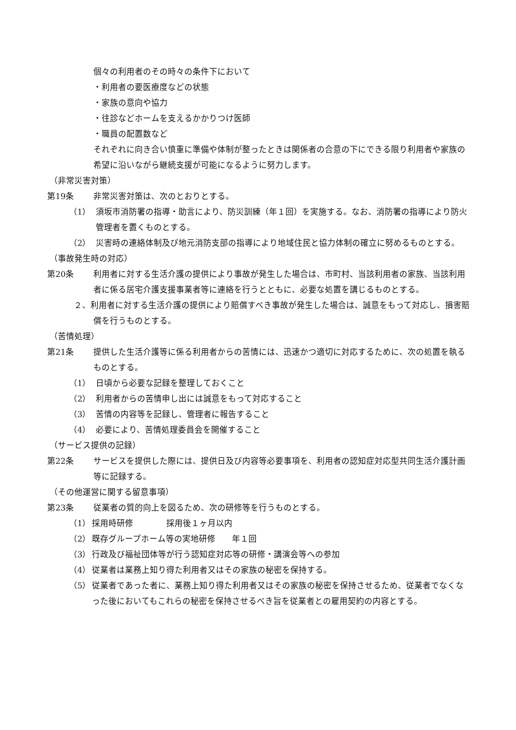個々の利用者のその時々の条件下において
・利用者の要医療度などの状態
・家族の意向や協力
・往診などホームを支えるかかりつけ医師
・職員の配置数など
それぞれに向き合い慎重に準備や体制が整ったときは関係者の合意の下にできる限り利用者や家族の希望に沿いながら継続支援が可能になるように努力します。
（非常災害対策）
第19条 非常災害対策は、次のとおりとする。
（1） 須坂市消防署の指導・助言により、防災訓練（年１回）を実施する。なお、消防署の指導により防火管理者を置くものとする。
（2） 災害時の連絡体制及び地元消防支部の指導により地域住民と協力体制の確立に努めるものとする。
（事故発生時の対応）
第20条 利用者に対する生活介護の提供により事故が発生した場合は、市町村、当該利用者の家族、当該利用者に係る居宅介護支援事業者等に連絡を行うとともに、必要な処置を講じるものとする。
２、利用者に対する生活介護の提供により賠償すべき事故が発生した場合は、誠意をもって対応し、損害賠償を行うものとする。
（苦情処理）
第21条 提供した生活介護等に係る利用者からの苦情には、迅速かつ適切に対応するために、次の処置を執るものとする。
（1） 日頃から必要な記録を整理しておくこと
（2） 利用者からの苦情申し出には誠意をもって対応すること
（3） 苦情の内容等を記録し、管理者に報告すること
（4） 必要により、苦情処理委員会を開催すること
（サービス提供の記録）
第22条 サービスを提供した際には、提供日及び内容等必要事項を、利用者の認知症対応型共同生活介護計画等に記録する。
（その他運営に関する留意事項）
第23条 従業者の質的向上を図るため、次の研修等を行うものとする。
（1） 採用時研修　　　　採用後１ヶ月以内
（2） 既存グループホーム等の実地研修　　年１回
（3） 行政及び福祉団体等が行う認知症対応等の研修・講演会等への参加
（4） 従業者は業務上知り得た利用者又はその家族の秘密を保持する。
（5） 従業者であった者に、業務上知り得た利用者又はその家族の秘密を保持させるため、従業者でなくなった後においてもこれらの秘密を保持させるべき旨を従業者との雇用契約の内容とする。